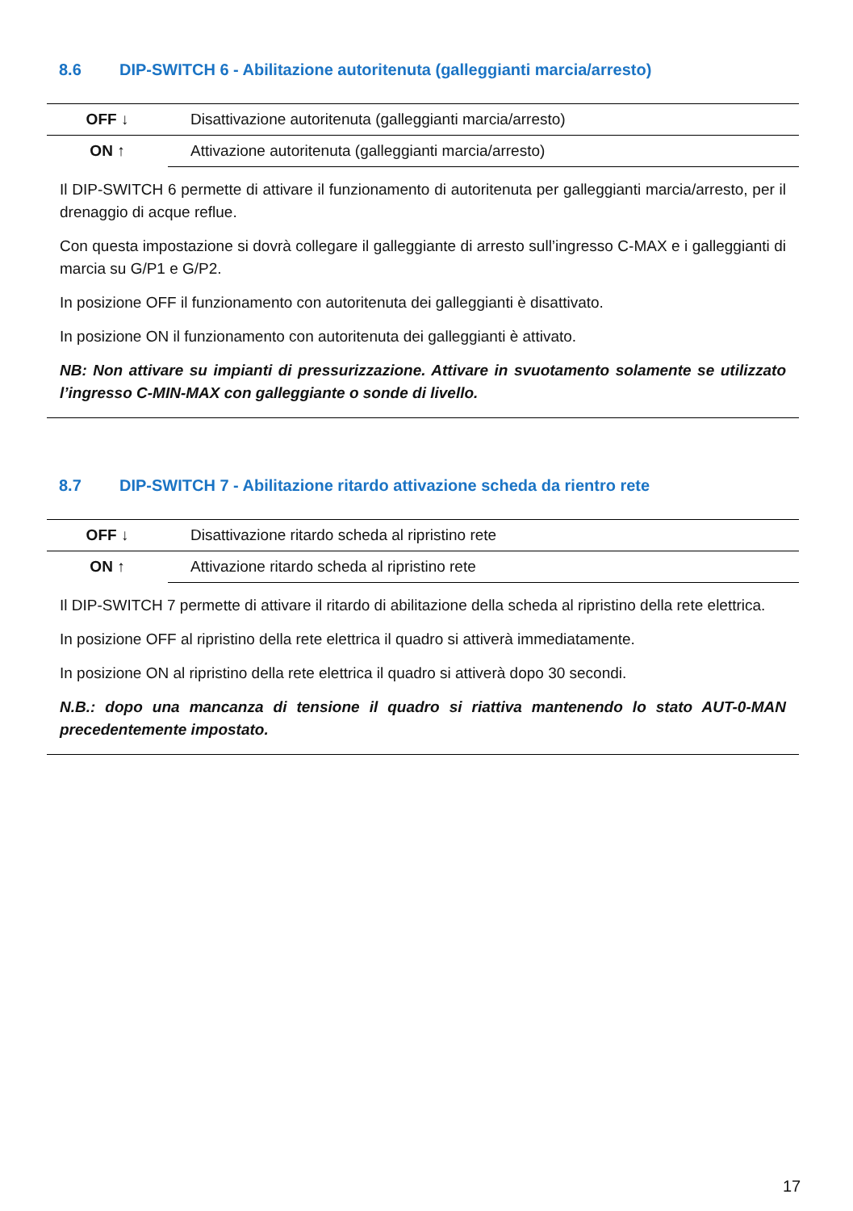8.6 DIP-SWITCH 6 - Abilitazione autoritenuta (galleggianti marcia/arresto)
| OFF ↓ | Disattivazione autoritenuta (galleggianti marcia/arresto) |
| ON ↑ | Attivazione autoritenuta (galleggianti marcia/arresto) |
Il DIP-SWITCH 6 permette di attivare il funzionamento di autoritenuta per galleggianti marcia/arresto, per il drenaggio di acque reflue.
Con questa impostazione si dovrà collegare il galleggiante di arresto sull’ingresso C-MAX e i galleggianti di marcia su G/P1 e G/P2.
In posizione OFF il funzionamento con autoritenuta dei galleggianti è disattivato.
In posizione ON il funzionamento con autoritenuta dei galleggianti è attivato.
NB: Non attivare su impianti di pressurizzazione. Attivare in svuotamento solamente se utilizzato l’ingresso C-MIN-MAX con galleggiante o sonde di livello.
8.7 DIP-SWITCH 7 - Abilitazione ritardo attivazione scheda da rientro rete
| OFF ↓ | Disattivazione ritardo scheda al ripristino rete |
| ON ↑ | Attivazione ritardo scheda al ripristino rete |
Il DIP-SWITCH 7 permette di attivare il ritardo di abilitazione della scheda al ripristino della rete elettrica.
In posizione OFF al ripristino della rete elettrica il quadro si attiverà immediatamente.
In posizione ON al ripristino della rete elettrica il quadro si attiverà dopo 30 secondi.
N.B.: dopo una mancanza di tensione il quadro si riattiva mantenendo lo stato AUT-0-MAN precedentemente impostato.
17